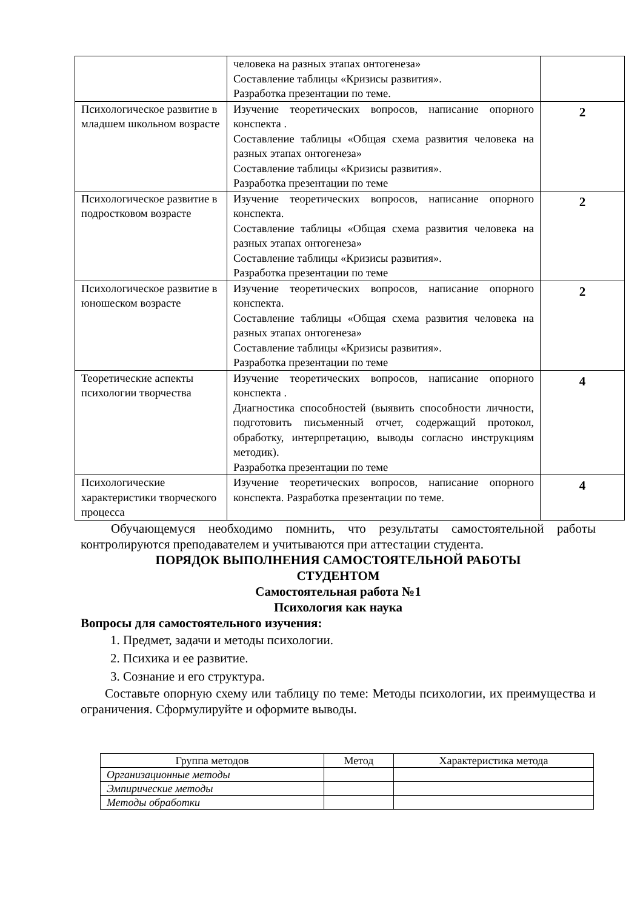| | человека на разных этапах онтогенеза» Составление таблицы «Кризисы развития». Разработка презентации по теме. | |
| Психологическое развитие в младшем школьном возрасте | Изучение теоретических вопросов, написание опорного конспекта . Составление таблицы «Общая схема развития человека на разных этапах онтогенеза» Составление таблицы «Кризисы развития». Разработка презентации по теме | 2 |
| Психологическое развитие в подростковом возрасте | Изучение теоретических вопросов, написание опорного конспекта. Составление таблицы «Общая схема развития человека на разных этапах онтогенеза» Составление таблицы «Кризисы развития». Разработка презентации по теме | 2 |
| Психологическое развитие в юношеском возрасте | Изучение теоретических вопросов, написание опорного конспекта. Составление таблицы «Общая схема развития человека на разных этапах онтогенеза» Составление таблицы «Кризисы развития». Разработка презентации по теме | 2 |
| Теоретические аспекты психологии творчества | Изучение теоретических вопросов, написание опорного конспекта . Диагностика способностей (выявить способности личности, подготовить письменный отчет, содержащий протокол, обработку, интерпретацию, выводы согласно инструкциям методик). Разработка презентации по теме | 4 |
| Психологические характеристики творческого процесса | Изучение теоретических вопросов, написание опорного конспекта. Разработка презентации по теме. | 4 |
Обучающемуся необходимо помнить, что результаты самостоятельной работы контролируются преподавателем и учитываются при аттестации студента.
ПОРЯДОК ВЫПОЛНЕНИЯ САМОСТОЯТЕЛЬНОЙ РАБОТЫ
СТУДЕНТОМ
Самостоятельная работа №1
Психология как наука
Вопросы для самостоятельного изучения:
1. Предмет, задачи и методы психологии.
2. Психика и ее развитие.
3. Сознание и его структура.
Составьте опорную схему или таблицу по теме: Методы психологии, их преимущества и ограничения. Сформулируйте и оформите выводы.
| Группа методов | Метод | Характеристика метода |
| --- | --- | --- |
| Организационные методы | | |
| Эмпирические методы | | |
| Методы обработки | | |